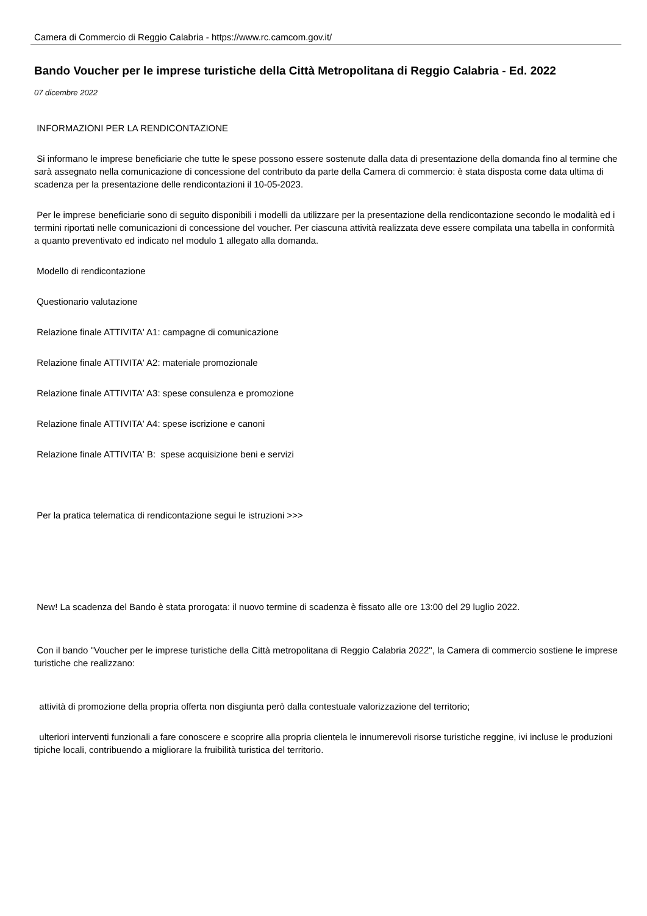Camera di Commercio di Reggio Calabria - https://www.rc.camcom.gov.it/
Bando Voucher per le imprese turistiche della Città Metropolitana di Reggio Calabria - Ed. 2022
07 dicembre 2022
INFORMAZIONI PER LA RENDICONTAZIONE
Si informano le imprese beneficiarie che tutte le spese possono essere sostenute dalla data di presentazione della domanda fino al termine che sarà assegnato nella comunicazione di concessione del contributo da parte della Camera di commercio: è stata disposta come data ultima di scadenza per la presentazione delle rendicontazioni il 10-05-2023.
Per le imprese beneficiarie sono di seguito disponibili i modelli da utilizzare per la presentazione della rendicontazione secondo le modalità ed i termini riportati nelle comunicazioni di concessione del voucher. Per ciascuna attività realizzata deve essere compilata una tabella in conformità a quanto preventivato ed indicato nel modulo 1 allegato alla domanda.
Modello di rendicontazione
Questionario valutazione
Relazione finale ATTIVITA' A1: campagne di comunicazione
Relazione finale ATTIVITA' A2: materiale promozionale
Relazione finale ATTIVITA' A3: spese consulenza e promozione
Relazione finale ATTIVITA' A4: spese iscrizione e canoni
Relazione finale ATTIVITA' B: spese acquisizione beni e servizi
Per la pratica telematica di rendicontazione segui le istruzioni >>>
New! La scadenza del Bando è stata prorogata: il nuovo termine di scadenza è fissato alle ore 13:00 del 29 luglio 2022.
Con il bando "Voucher per le imprese turistiche della Città metropolitana di Reggio Calabria 2022", la Camera di commercio sostiene le imprese turistiche che realizzano:
attività di promozione della propria offerta non disgiunta però dalla contestuale valorizzazione del territorio;
ulteriori interventi funzionali a fare conoscere e scoprire alla propria clientela le innumerevoli risorse turistiche reggine, ivi incluse le produzioni tipiche locali, contribuendo a migliorare la fruibilità turistica del territorio.